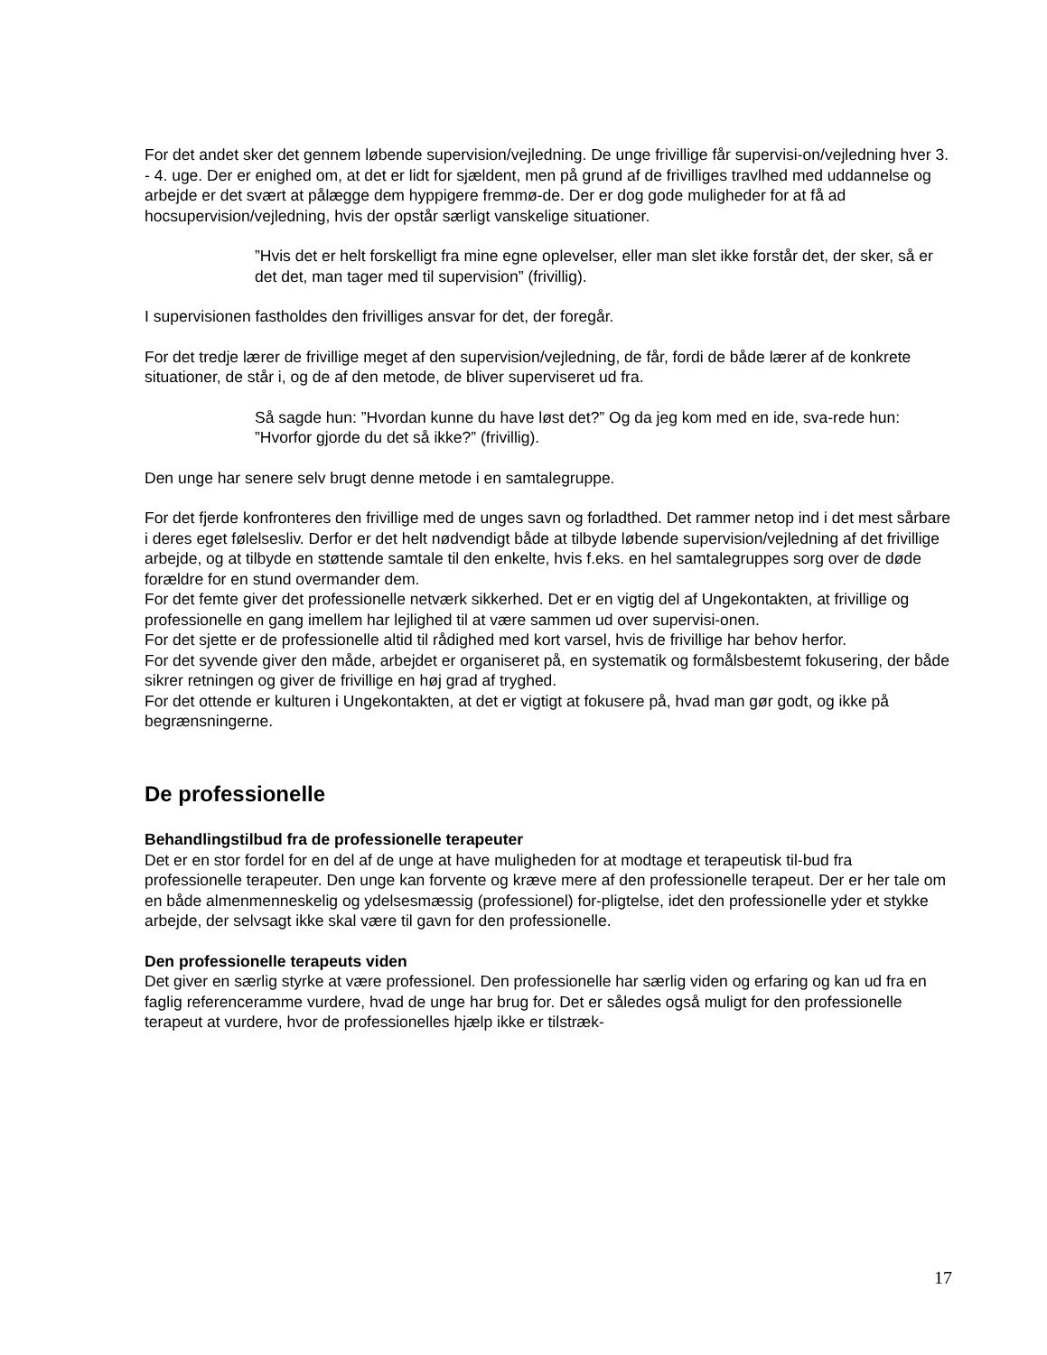For det andet sker det gennem løbende supervision/vejledning. De unge frivillige får supervisi-on/vejledning hver 3. - 4. uge. Der er enighed om, at det er lidt for sjældent, men på grund af de frivilliges travlhed med uddannelse og arbejde er det svært at pålægge dem hyppigere fremmø-de. Der er dog gode muligheder for at få ad hocsupervision/vejledning, hvis der opstår særligt vanskelige situationer.
”Hvis det er helt forskelligt fra mine egne oplevelser, eller man slet ikke forstår det, der sker, så er det det, man tager med til supervision” (frivillig).
I supervisionen fastholdes den frivilliges ansvar for det, der foregår.
For det tredje lærer de frivillige meget af den supervision/vejledning, de får, fordi de både lærer af de konkrete situationer, de står i, og de af den metode, de bliver superviseret ud fra.
Så sagde hun: ”Hvordan kunne du have løst det?” Og da jeg kom med en ide, sva-rede hun: ”Hvorfor gjorde du det så ikke?” (frivillig).
Den unge har senere selv brugt denne metode i en samtalegruppe.
For det fjerde konfronteres den frivillige med de unges savn og forladthed. Det rammer netop ind i det mest sårbare i deres eget følelsesliv. Derfor er det helt nødvendigt både at tilbyde løbende supervision/vejledning af det frivillige arbejde, og at tilbyde en støttende samtale til den enkelte, hvis f.eks. en hel samtalegruppes sorg over de døde forældre for en stund overmander dem.
For det femte giver det professionelle netværk sikkerhed. Det er en vigtig del af Ungekontakten, at frivillige og professionelle en gang imellem har lejlighed til at være sammen ud over supervisi-onen.
For det sjette er de professionelle altid til rådighed med kort varsel, hvis de frivillige har behov herfor.
For det syvende giver den måde, arbejdet er organiseret på, en systematik og formålsbestemt fokusering, der både sikrer retningen og giver de frivillige en høj grad af tryghed.
For det ottende er kulturen i Ungekontakten, at det er vigtigt at fokusere på, hvad man gør godt, og ikke på begrænsningerne.
De professionelle
Behandlingstilbud fra de professionelle terapeuter
Det er en stor fordel for en del af de unge at have muligheden for at modtage et terapeutisk til-bud fra professionelle terapeuter. Den unge kan forvente og kræve mere af den professionelle terapeut. Der er her tale om en både almenmenneskelig og ydelsesmæssig (professionel) for-pligtelse, idet den professionelle yder et stykke arbejde, der selvsagt ikke skal være til gavn for den professionelle.
Den professionelle terapeuts viden
Det giver en særlig styrke at være professionel. Den professionelle har særlig viden og erfaring og kan ud fra en faglig referenceramme vurdere, hvad de unge har brug for. Det er således også muligt for den professionelle terapeut at vurdere, hvor de professionelles hjælp ikke er tilstræk-
17